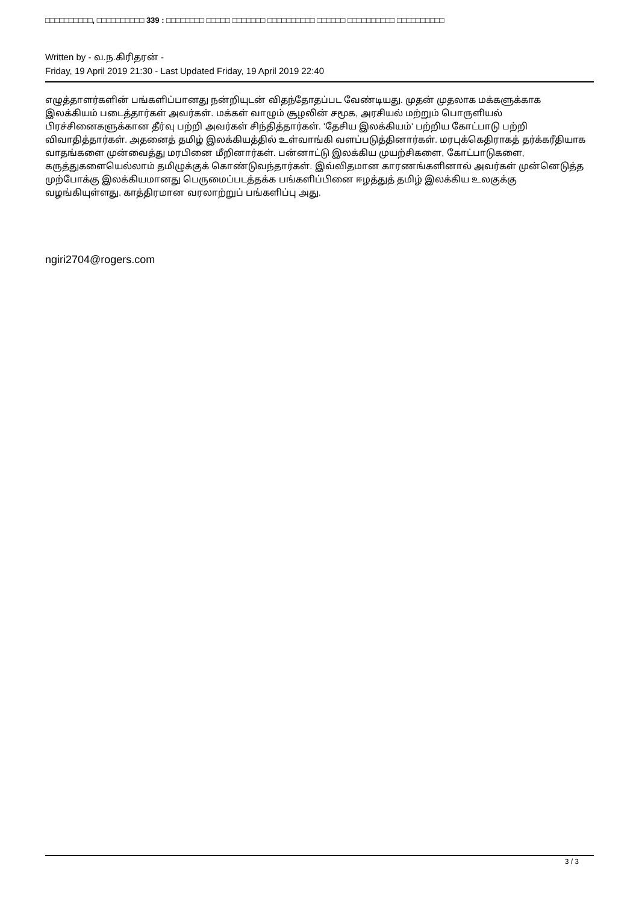□□□□□□□□□□, □□□□□□□□□□ 339 : □□□□□□□□ □□□□□ □□□□□□□ □□□□□□□□□□ □□□□□□ □□□□□□□□□□ □□□□□□□□□□
Written by - வ.ந.கிரிதரன் -
Friday, 19 April 2019 21:30 - Last Updated Friday, 19 April 2019 22:40
எழுத்தாளர்களின் பங்களிப்பானது நன்றியுடன் விதந்தோதப்பட வேண்டியது. முதன் முதலாக மக்களுக்காக இலக்கியம் படைத்தார்கள் அவர்கள். மக்கள் வாழும் சூழலின் சமூக, அரசியல் மற்றும் பொருளியல் பிரச்சினைகளுக்கான தீர்வு பற்றி அவர்கள் சிந்தித்தார்கள். 'தேசிய இலக்கியம்' பற்றிய கோட்பாடு பற்றி விவாதித்தார்கள். அதனைத் தமிழ் இலக்கியத்தில் உள்வாங்கி வளப்படுத்தினார்கள். மரபுக்கெதிராகத் தர்க்கரீதியாக வாதங்களை முன்வைத்து மரபினை மீறினார்கள். பன்னாட்டு இலக்கிய முயற்சிகளை, கோட்பாடுகளை, கருத்துகளையெல்லாம் தமிழுக்குக் கொண்டுவந்தார்கள். இவ்விதமான காரணங்களினால் அவர்கள் முன்னெடுத்த முற்போக்கு இலக்கியமானது பெருமைப்படத்தக்க பங்களிப்பினை ஈழத்துத் தமிழ் இலக்கிய உலகுக்கு வழங்கியுள்ளது. காத்திரமான வரலாற்றுப் பங்களிப்பு அது.
ngiri2704@rogers.com
3 / 3